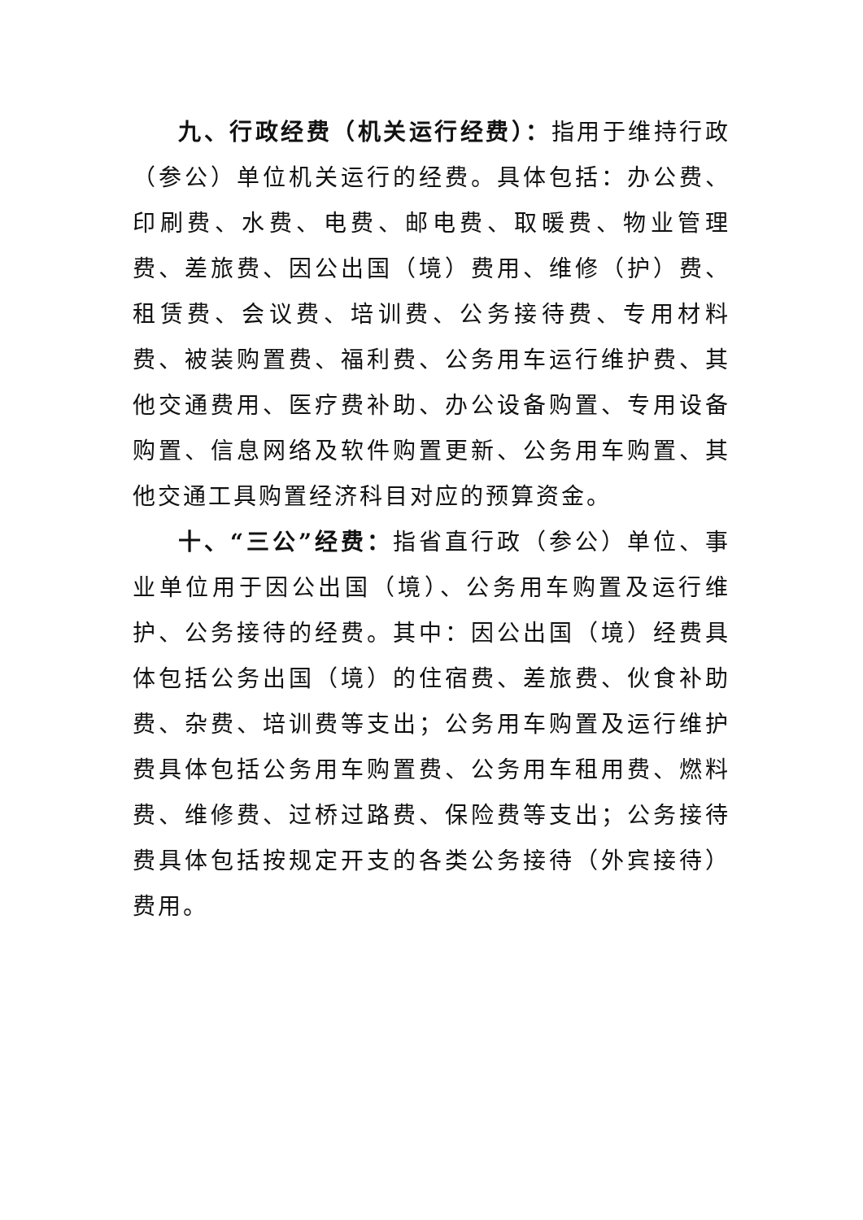九、行政经费（机关运行经费）：指用于维持行政（参公）单位机关运行的经费。具体包括：办公费、印刷费、水费、电费、邮电费、取暖费、物业管理费、差旅费、因公出国（境）费用、维修（护）费、租赁费、会议费、培训费、公务接待费、专用材料费、被装购置费、福利费、公务用车运行维护费、其他交通费用、医疗费补助、办公设备购置、专用设备购置、信息网络及软件购置更新、公务用车购置、其他交通工具购置经济科目对应的预算资金。
十、“三公”经费：指省直行政（参公）单位、事业单位用于因公出国（境）、公务用车购置及运行维护、公务接待的经费。其中：因公出国（境）经费具体包括公务出国（境）的住宿费、差旅费、伙食补助费、杂费、培训费等支出；公务用车购置及运行维护费具体包括公务用车购置费、公务用车租用费、燃料费、维修费、过桥过路费、保险费等支出；公务接待费具体包括按规定开支的各类公务接待（外宾接待）费用。